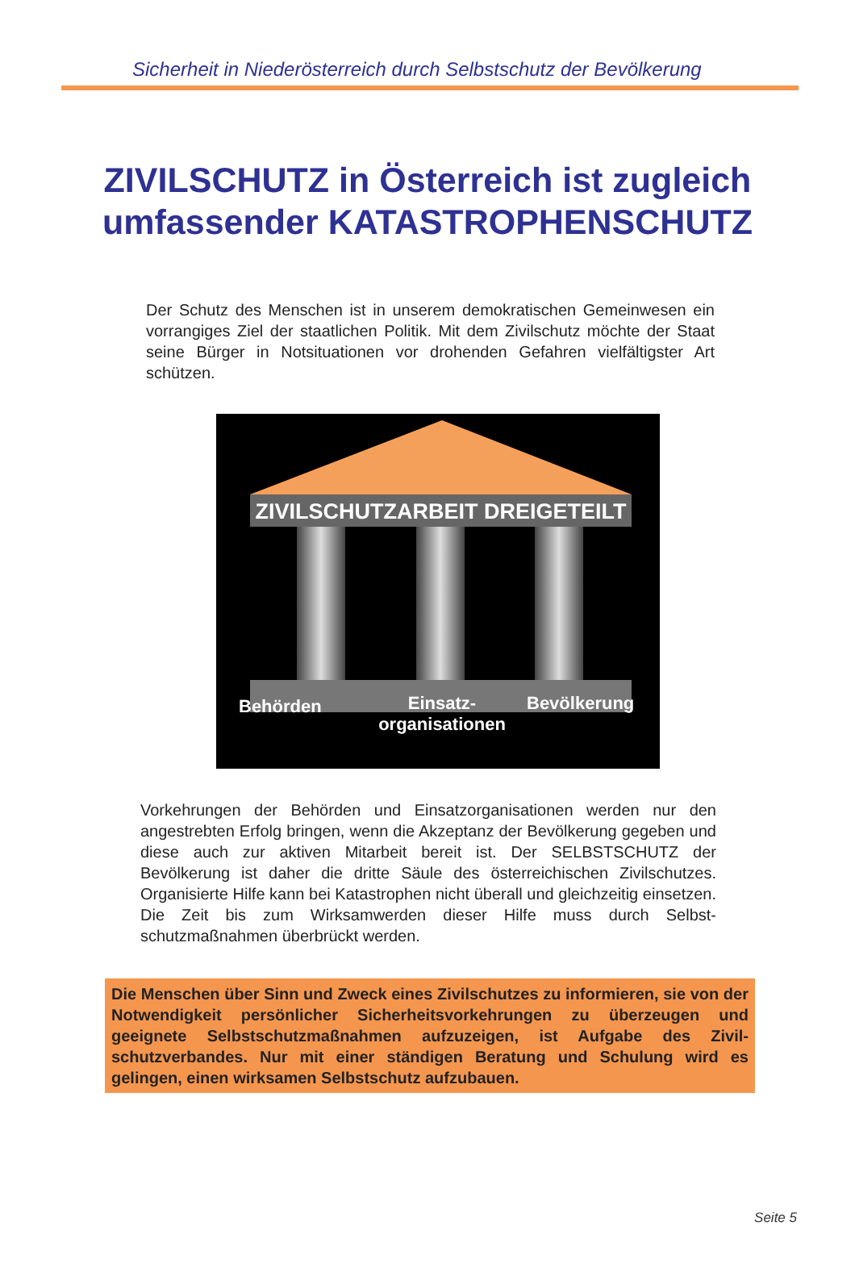Sicherheit in Niederösterreich durch Selbstschutz der Bevölkerung
ZIVILSCHUTZ in Österreich ist zugleich
umfassender KATASTROPHENSCHUTZ
Der Schutz des Menschen ist in unserem demokratischen Gemeinwesen ein vorrangiges Ziel der staatlichen Politik. Mit dem Zivilschutz möchte der Staat seine Bürger in Notsituationen vor drohenden Gefahren vielfältigster Art schützen.
ZIVILSCHUTZARBEIT DREIGETEILT
Behörden
Einsatz-
organisationen
Bevölkerung
Vorkehrungen der Behörden und Einsatzorganisationen werden nur den angestrebten Erfolg bringen, wenn die Akzeptanz der Bevölkerung gegeben und diese auch zur aktiven Mitarbeit bereit ist. Der SELBSTSCHUTZ der Bevölkerung ist daher die dritte Säule des österreichischen Zivilschutzes. Organisierte Hilfe kann bei Katastrophen nicht überall und gleichzeitig einsetzen. Die Zeit bis zum Wirksamwerden dieser Hilfe muss durch Selbst­schutzmaßnahmen überbrückt werden.
Die Menschen über Sinn und Zweck eines Zivilschutzes zu informieren, sie von der Notwendigkeit persönlicher Sicherheitsvorkehrungen zu überzeugen und geeignete Selbstschutzmaßnahmen aufzuzeigen, ist Aufgabe des Zivil­schutzverbandes. Nur mit einer ständigen Beratung und Schulung wird es gelingen, einen wirksamen Selbstschutz aufzubauen.
Seite 5